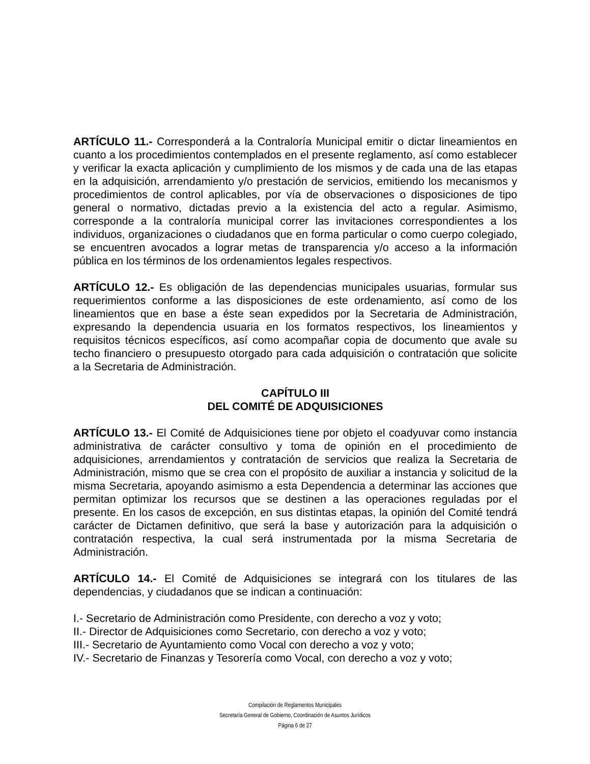ARTÍCULO 11.- Corresponderá a la Contraloría Municipal emitir o dictar lineamientos en cuanto a los procedimientos contemplados en el presente reglamento, así como establecer y verificar la exacta aplicación y cumplimiento de los mismos y de cada una de las etapas en la adquisición, arrendamiento y/o prestación de servicios, emitiendo los mecanismos y procedimientos de control aplicables, por vía de observaciones o disposiciones de tipo general o normativo, dictadas previo a la existencia del acto a regular. Asimismo, corresponde a la contraloría municipal correr las invitaciones correspondientes a los individuos, organizaciones o ciudadanos que en forma particular o como cuerpo colegiado, se encuentren avocados a lograr metas de transparencia y/o acceso a la información pública en los términos de los ordenamientos legales respectivos.
ARTÍCULO 12.- Es obligación de las dependencias municipales usuarias, formular sus requerimientos conforme a las disposiciones de este ordenamiento, así como de los lineamientos que en base a éste sean expedidos por la Secretaria de Administración, expresando la dependencia usuaria en los formatos respectivos, los lineamientos y requisitos técnicos específicos, así como acompañar copia de documento que avale su techo financiero o presupuesto otorgado para cada adquisición o contratación que solicite a la Secretaria de Administración.
CAPÍTULO III
DEL COMITÉ DE ADQUISICIONES
ARTÍCULO 13.- El Comité de Adquisiciones tiene por objeto el coadyuvar como instancia administrativa de carácter consultivo y toma de opinión en el procedimiento de adquisiciones, arrendamientos y contratación de servicios que realiza la Secretaria de Administración, mismo que se crea con el propósito de auxiliar a instancia y solicitud de la misma Secretaria, apoyando asimismo a esta Dependencia a determinar las acciones que permitan optimizar los recursos que se destinen a las operaciones reguladas por el presente. En los casos de excepción, en sus distintas etapas, la opinión del Comité tendrá carácter de Dictamen definitivo, que será la base y autorización para la adquisición o contratación respectiva, la cual será instrumentada por la misma Secretaria de Administración.
ARTÍCULO 14.- El Comité de Adquisiciones se integrará con los titulares de las dependencias, y ciudadanos que se indican a continuación:
I.- Secretario de Administración como Presidente, con derecho a voz y voto;
II.- Director de Adquisiciones como Secretario, con derecho a voz y voto;
III.- Secretario de Ayuntamiento como Vocal con derecho a voz y voto;
IV.- Secretario de Finanzas y Tesorería como Vocal, con derecho a voz y voto;
Compilación de Reglamentos Municipales
Secretaría General de Gobierno, Coordinación de Asuntos Jurídicos
Página 6 de 27